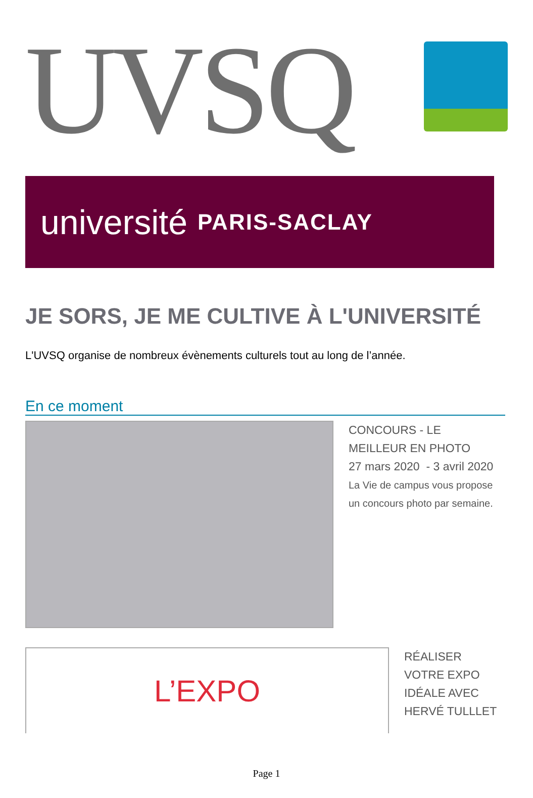UVSQ
université PARIS-SACLAY
JE SORS, JE ME CULTIVE À L'UNIVERSITÉ
L'UVSQ organise de nombreux évènements culturels tout au long de l’année.
En ce moment
CONCOURS - LE
MEILLEUR EN PHOTO
27 mars 2020 - 3 avril 2020
La Vie de campus vous propose
un concours photo par semaine.
L’EXPO
RÉALISER
VOTRE EXPO
IDÉALE AVEC
HERVÉ TULLLET
Page 1